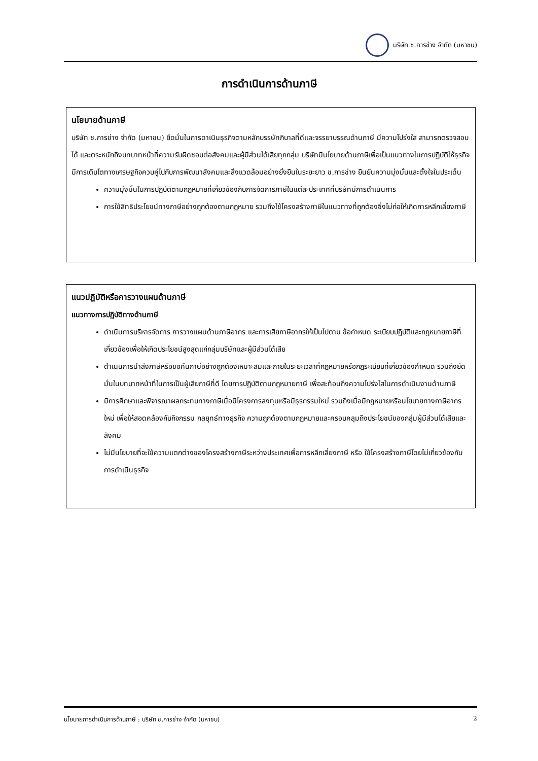บริษัท ช.การช่าง จำกัด (มหาชน)
การดำเนินการด้านภาษี
นโยบายด้านภาษี
บริษัท ช.การช่าง จำกัด (มหาชน) ยึดมั่นในการดาเนินธุรกิจตามหลักบรรษัทภิบาลที่ดีและจรรยาบรรณด้านภาษี มีความโปร่งใส สามารถตรวจสอบได้ และตระหนักถึงบทบาทหน้าที่ความรับผิดชอบต่อสังคมและผู้มีส่วนได้เสียทุกกลุ่ม บริษัทมีนโยบายด้านภาษีเพื่อเป็นแนวทางในการปฏิบัติให้ธุรกิจมีการเติบโตทางเศรษฐกิจควบคู่ไปกับการพัฒนาสังคมและสิ่งแวดล้อมอย่างยั่งยืนในระยะยาว ช.การช่าง ยืนยันความมุ่งมั่นและตั้งใจในประเด็น
ความมุ่งมั่นในการปฏิบัติตามกฎหมายที่เกี่ยวข้องกับการจัดการภาษีในแต่ละประเทศที่บริษัทมีการดำเนินการ
การใช้สิทธิประโยชน์ทางภาษีอย่างถูกต้องตามกฎหมาย รวมถึงใช้โครงสร้างภาษีในแนวทางที่ถูกต้องซึ่งไม่ก่อให้เกิดการหลีกเลี่ยงภาษี
แนวปฏิบัติหรือการวางแผนด้านภาษี
แนวทางการปฏิบัติทางด้านภาษี
ดำเนินการบริหารจัดการ การวางแผนด้านภาษีอากร และการเสียภาษีอากรให้เป็นไปตาม ข้อกำหนด ระเบียบปฏิบัติและกฎหมายภาษีที่เกี่ยวข้องเพื่อให้เกิดประโยชน์สูงสุดแก่กลุ่มบริษัทและผู้มีส่วนได้เสีย
ดำเนินการนำส่งภาษีหรือขอคืนภาษีอย่างถูกต้องเหมาะสมและภายในระยะเวลาที่กฎหมายหรือกฎระเบียบที่เกี่ยวข้องกำหนด รวมถึงยึดมั่นในบทบาทหน้าที่ในการเป็นผู้เสียภาษีที่ดี โดยการปฏิบัติตามกฎหมายภาษี เพื่อสะท้อนถึงความโปร่งใสในการดำเนินงานด้านภาษี
มีการศึกษาและพิจารณาผลกระทบทางภาษีเมื่อมีโครงการลงทุนหรือมีธุรกรรมใหม่ รวมถึงเมื่อมีกฎหมายหรือนโยบายทางภาษีอากรใหม่ เพื่อให้สอดคล้องกับกิจกรรม กลยุทธ์ทางธุรกิจ ความถูกต้องตามกฎหมายและครอบคลุมถึงประโยชน์ของกลุ่มผู้มีส่วนได้เสียและสังคม
ไม่มีนโยบายที่จะใช้ความแตกต่างของโครงสร้างภาษีระหว่างประเทศเพื่อการหลีกเลี่ยงภาษี หรือ ใช้โครงสร้างภาษีโดยไม่เกี่ยวข้องกับการดำเนินธุรกิจ
นโยบายการดำเนินการด้านภาษี : บริษัท ช.การช่าง จำกัด (มหาชน) 2